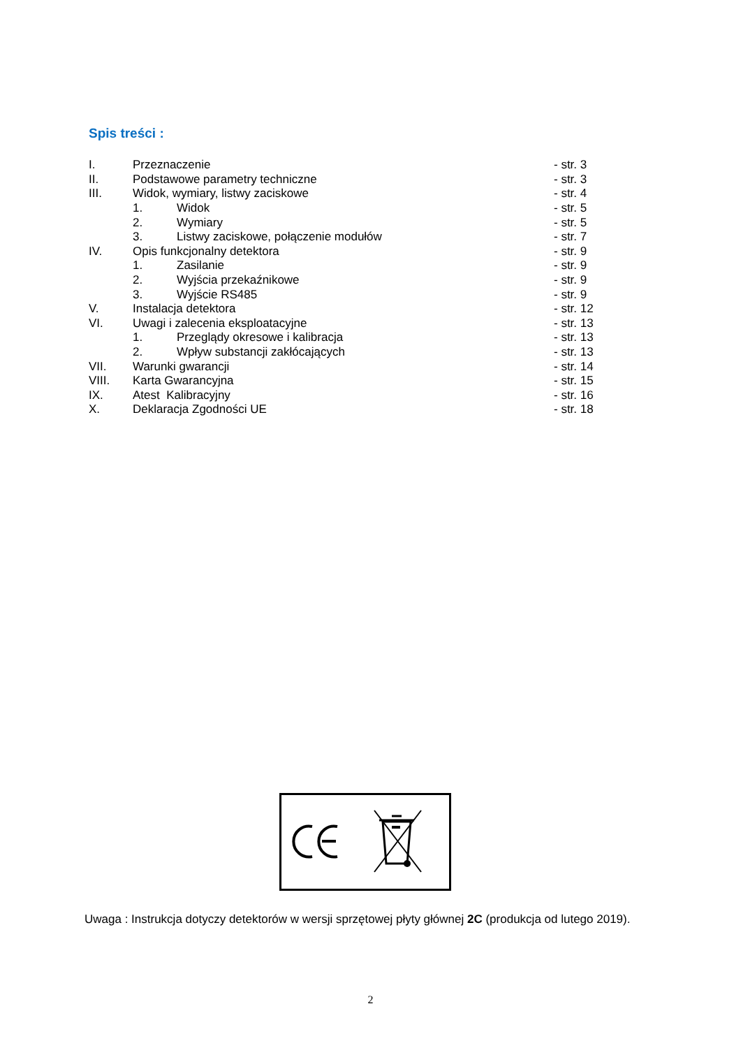Spis treści :
| I. | Przeznaczenie | | | - str. 3 |
| II. | Podstawowe parametry techniczne | | | - str. 3 |
| III. | Widok, wymiary, listwy zaciskowe | | | - str. 4 |
| | 1. | Widok | | - str. 5 |
| | 2. | Wymiary | | - str. 5 |
| | 3. | Listwy zaciskowe, połączenie modułów | | - str. 7 |
| IV. | Opis funkcjonalny detektora | | | - str. 9 |
| | 1. | Zasilanie | | - str. 9 |
| | 2. | Wyjścia przekaźnikowe | | - str. 9 |
| | 3. | Wyjście RS485 | | - str. 9 |
| V. | Instalacja detektora | | | - str. 12 |
| VI. | Uwagi i zalecenia eksploatacyjne | | | - str. 13 |
| | 1. | Przeglądy okresowe i kalibracja | | - str. 13 |
| | 2. | Wpływ substancji zakłócających | | - str. 13 |
| VII. | Warunki gwarancji | | | - str. 14 |
| VIII. | Karta Gwarancyjna | | | - str. 15 |
| IX. | Atest Kalibracyjny | | | - str. 16 |
| X. | Deklaracja Zgodności UE | | | - str. 18 |
Uwaga : Instrukcja dotyczy detektorów w wersji sprzętowej płyty głównej 2C (produkcja od lutego 2019).
2